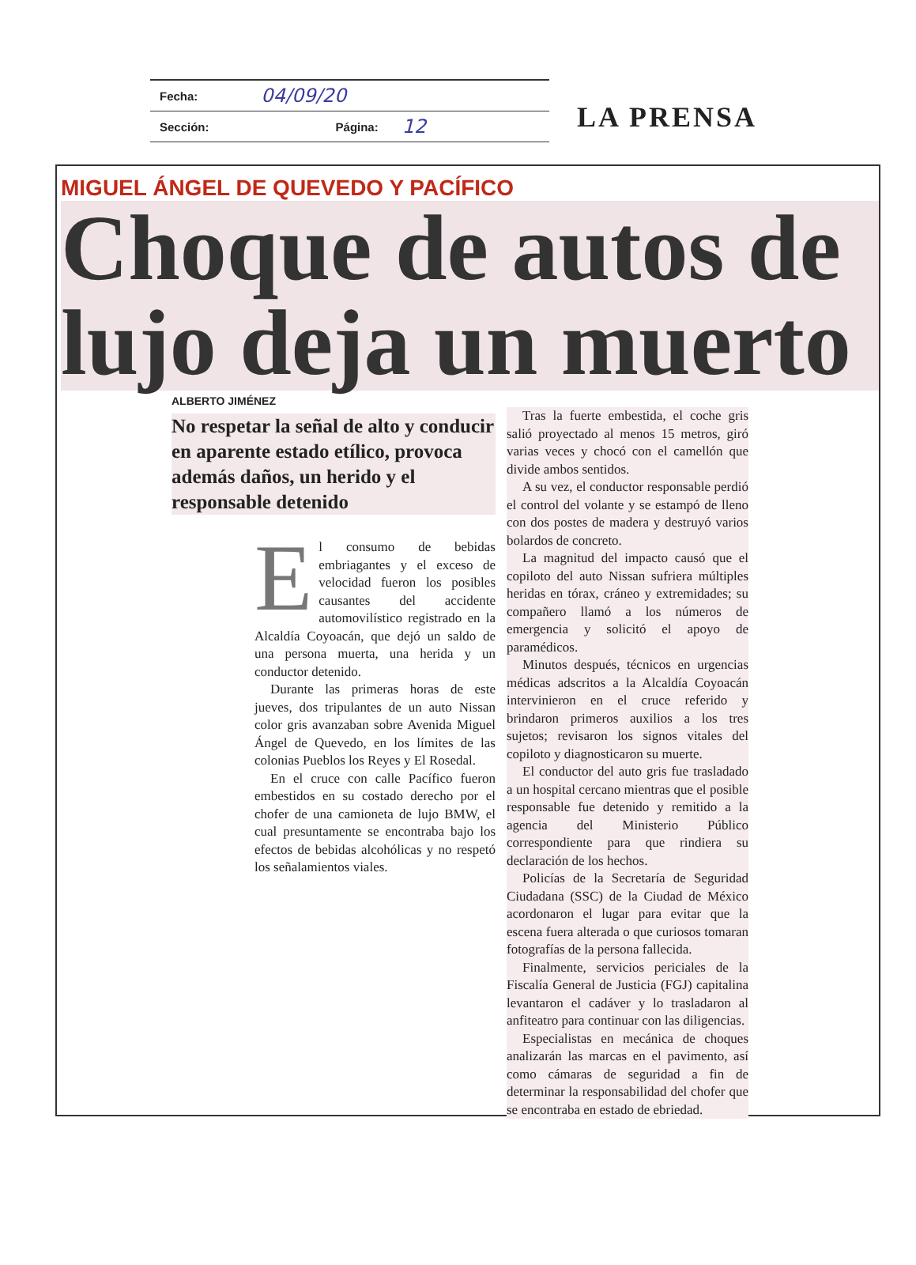Fecha: 04/09/20
Sección: Página: 12
LA PRENSA
MIGUEL ÁNGEL DE QUEVEDO Y PACÍFICO
Choque de autos de lujo deja un muerto
ALBERTO JIMÉNEZ
No respetar la señal de alto y conducir en aparente estado etílico, provoca además daños, un herido y el responsable detenido
El consumo de bebidas embriagantes y el exceso de velocidad fueron los posibles causantes del accidente automovilístico registrado en la Alcaldía Coyoacán, que dejó un saldo de una persona muerta, una herida y un conductor detenido.
Durante las primeras horas de este jueves, dos tripulantes de un auto Nissan color gris avanzaban sobre Avenida Miguel Ángel de Quevedo, en los límites de las colonias Pueblos los Reyes y El Rosedal.
En el cruce con calle Pacífico fueron embestidos en su costado derecho por el chofer de una camioneta de lujo BMW, el cual presuntamente se encontraba bajo los efectos de bebidas alcohólicas y no respetó los señalamientos viales.
Tras la fuerte embestida, el coche gris salió proyectado al menos 15 metros, giró varias veces y chocó con el camellón que divide ambos sentidos.
A su vez, el conductor responsable perdió el control del volante y se estampó de lleno con dos postes de madera y destruyó varios bolardos de concreto.
La magnitud del impacto causó que el copiloto del auto Nissan sufriera múltiples heridas en tórax, cráneo y extremidades; su compañero llamó a los números de emergencia y solicitó el apoyo de paramédicos.
Minutos después, técnicos en urgencias médicas adscritos a la Alcaldía Coyoacán intervinieron en el cruce referido y brindaron primeros auxilios a los tres sujetos; revisaron los signos vitales del copiloto y diagnosticaron su muerte.
El conductor del auto gris fue trasladado a un hospital cercano mientras que el posible responsable fue detenido y remitido a la agencia del Ministerio Público correspondiente para que rindiera su declaración de los hechos.
Policías de la Secretaría de Seguridad Ciudadana (SSC) de la Ciudad de México acordonaron el lugar para evitar que la escena fuera alterada o que curiosos tomaran fotografías de la persona fallecida.
Finalmente, servicios periciales de la Fiscalía General de Justicia (FGJ) capitalina levantaron el cadáver y lo trasladaron al anfiteatro para continuar con las diligencias.
Especialistas en mecánica de choques analizarán las marcas en el pavimento, así como cámaras de seguridad a fin de determinar la responsabilidad del chofer que se encontraba en estado de ebriedad.